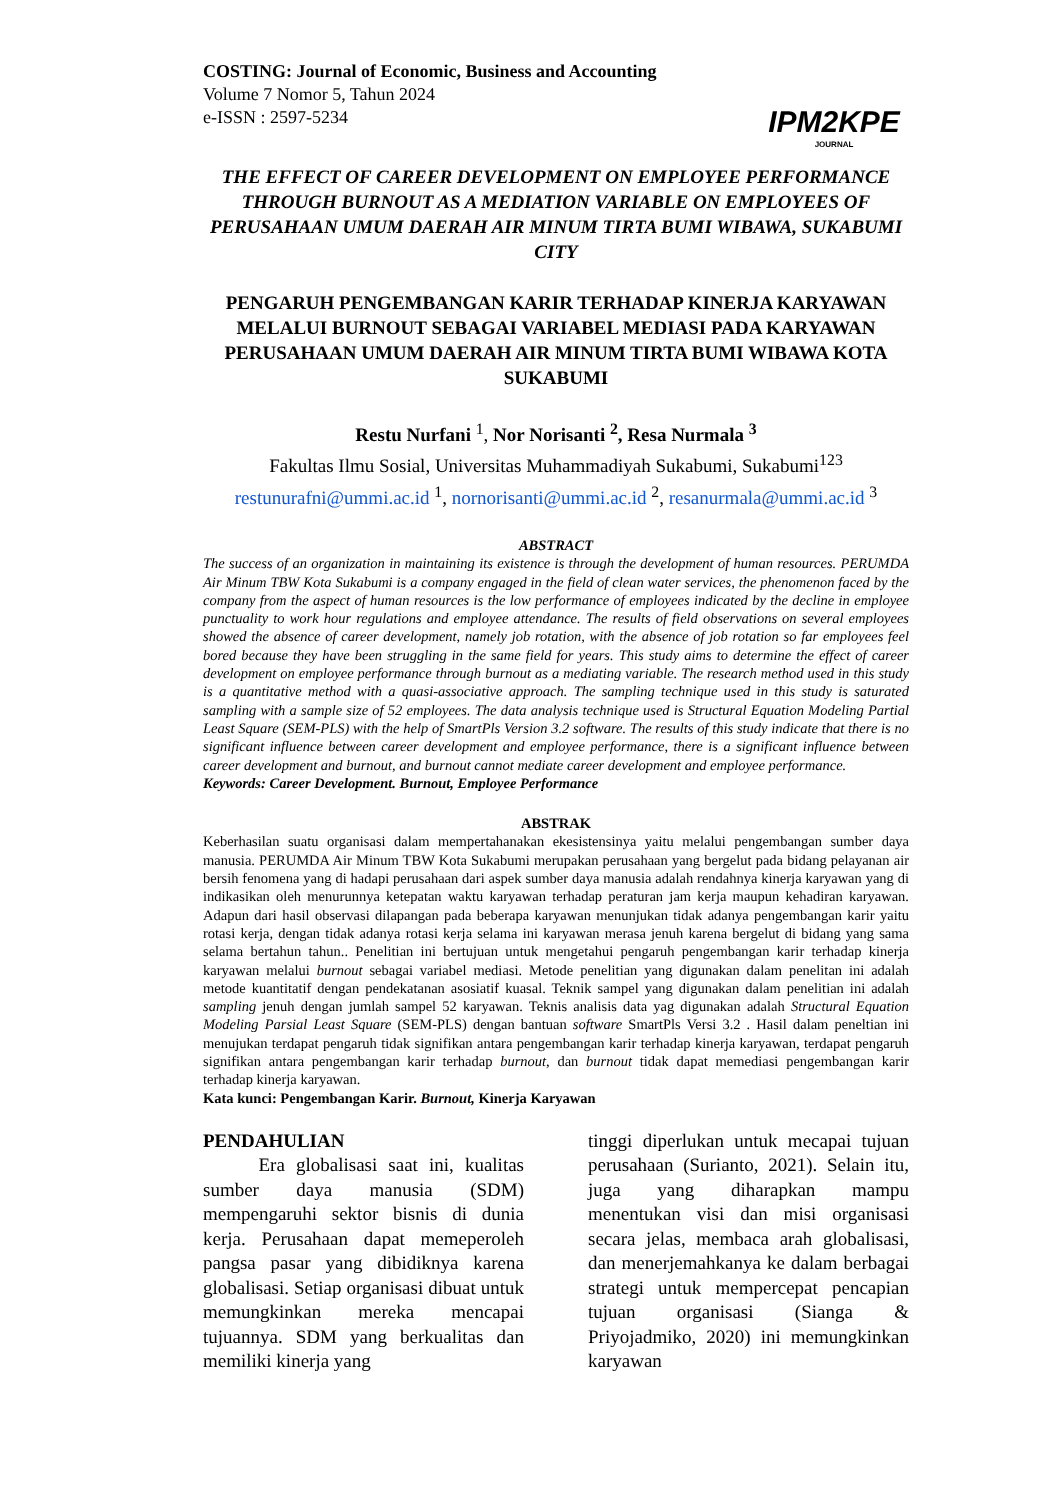COSTING: Journal of Economic, Business and Accounting
Volume 7 Nomor 5, Tahun 2024
e-ISSN : 2597-5234
IPM2KPE
JOURNAL
THE EFFECT OF CAREER DEVELOPMENT ON EMPLOYEE PERFORMANCE THROUGH BURNOUT AS A MEDIATION VARIABLE ON EMPLOYEES OF PERUSAHAAN UMUM DAERAH AIR MINUM TIRTA BUMI WIBAWA, SUKABUMI CITY
PENGARUH PENGEMBANGAN KARIR TERHADAP KINERJA KARYAWAN MELALUI BURNOUT SEBAGAI VARIABEL MEDIASI PADA KARYAWAN PERUSAHAAN UMUM DAERAH AIR MINUM TIRTA BUMI WIBAWA KOTA SUKABUMI
Restu Nurfani <sup>1</sup>, Nor Norisanti <sup>2</sup>, Resa Nurmala <sup>3</sup>
Fakultas Ilmu Sosial, Universitas Muhammadiyah Sukabumi, Sukabumi<sup>123</sup>
restunurafni@ummi.ac.id <sup>1</sup>, nornorisanti@ummi.ac.id <sup>2</sup>, resanurmala@ummi.ac.id <sup>3</sup>
ABSTRACT
The success of an organization in maintaining its existence is through the development of human resources. PERUMDA Air Minum TBW Kota Sukabumi is a company engaged in the field of clean water services, the phenomenon faced by the company from the aspect of human resources is the low performance of employees indicated by the decline in employee punctuality to work hour regulations and employee attendance. The results of field observations on several employees showed the absence of career development, namely job rotation, with the absence of job rotation so far employees feel bored because they have been struggling in the same field for years. This study aims to determine the effect of career development on employee performance through burnout as a mediating variable. The research method used in this study is a quantitative method with a quasi-associative approach. The sampling technique used in this study is saturated sampling with a sample size of 52 employees. The data analysis technique used is Structural Equation Modeling Partial Least Square (SEM-PLS) with the help of SmartPls Version 3.2 software. The results of this study indicate that there is no significant influence between career development and employee performance, there is a significant influence between career development and burnout, and burnout cannot mediate career development and employee performance.
Keywords: Career Development. Burnout, Employee Performance
ABSTRAK
Keberhasilan suatu organisasi dalam mempertahanakan ekesistensinya yaitu melalui pengembangan sumber daya manusia. PERUMDA Air Minum TBW Kota Sukabumi merupakan perusahaan yang bergelut pada bidang pelayanan air bersih fenomena yang di hadapi perusahaan dari aspek sumber daya manusia adalah rendahnya kinerja karyawan yang di indikasikan oleh menurunnya ketepatan waktu karyawan terhadap peraturan jam kerja maupun kehadiran karyawan. Adapun dari hasil observasi dilapangan pada beberapa karyawan menunjukan tidak adanya pengembangan karir yaitu rotasi kerja, dengan tidak adanya rotasi kerja selama ini karyawan merasa jenuh karena bergelut di bidang yang sama selama bertahun tahun.. Penelitian ini bertujuan untuk mengetahui pengaruh pengembangan karir terhadap kinerja karyawan melalui burnout sebagai variabel mediasi. Metode penelitian yang digunakan dalam penelitan ini adalah metode kuantitatif dengan pendekatanan asosiatif kuasal. Teknik sampel yang digunakan dalam penelitian ini adalah sampling jenuh dengan jumlah sampel 52 karyawan. Teknis analisis data yag digunakan adalah Structural Equation Modeling Parsial Least Square (SEM-PLS) dengan bantuan software SmartPls Versi 3.2 . Hasil dalam peneltian ini menujukan terdapat pengaruh tidak signifikan antara pengembangan karir terhadap kinerja karyawan, terdapat pengaruh signifikan antara pengembangan karir terhadap burnout, dan burnout tidak dapat memediasi pengembangan karir terhadap kinerja karyawan.
Kata kunci: Pengembangan Karir. Burnout, Kinerja Karyawan
PENDAHULIAN
Era globalisasi saat ini, kualitas sumber daya manusia (SDM) mempengaruhi sektor bisnis di dunia kerja. Perusahaan dapat memeperoleh pangsa pasar yang dibidiknya karena globalisasi. Setiap organisasi dibuat untuk memungkinkan mereka mencapai tujuannya. SDM yang berkualitas dan memiliki kinerja yang
tinggi diperlukan untuk mecapai tujuan perusahaan (Surianto, 2021). Selain itu, juga yang diharapkan mampu menentukan visi dan misi organisasi secara jelas, membaca arah globalisasi, dan menerjemahkanya ke dalam berbagai strategi untuk mempercepat pencapian tujuan organisasi (Sianga & Priyojadmiko, 2020) ini memungkinkan karyawan